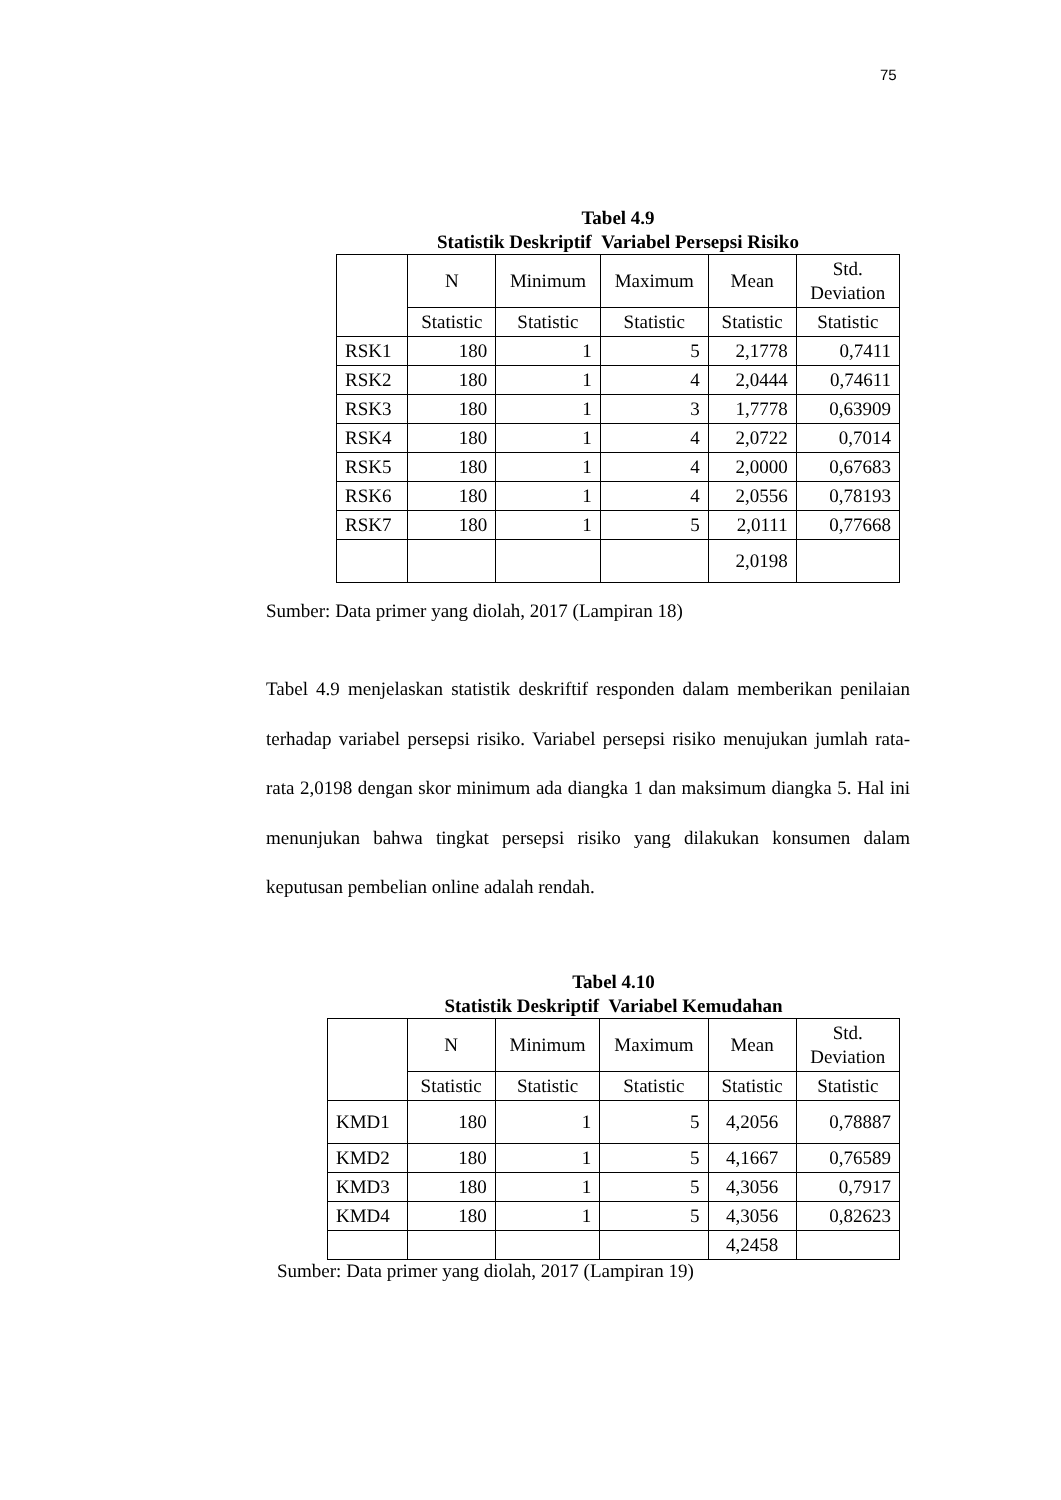75
Tabel 4.9
Statistik Deskriptif Variabel Persepsi Risiko
| | N | Minimum | Maximum | Mean | Std. Deviation |
| | Statistic | Statistic | Statistic | Statistic | Statistic |
| RSK1 | 180 | 1 | 5 | 2,1778 | 0,7411 |
| RSK2 | 180 | 1 | 4 | 2,0444 | 0,74611 |
| RSK3 | 180 | 1 | 3 | 1,7778 | 0,63909 |
| RSK4 | 180 | 1 | 4 | 2,0722 | 0,7014 |
| RSK5 | 180 | 1 | 4 | 2,0000 | 0,67683 |
| RSK6 | 180 | 1 | 4 | 2,0556 | 0,78193 |
| RSK7 | 180 | 1 | 5 | 2,0111 | 0,77668 |
| | | | | 2,0198 | |
Sumber: Data primer yang diolah, 2017 (Lampiran 18)
Tabel 4.9 menjelaskan statistik deskriftif responden dalam memberikan penilaian terhadap variabel persepsi risiko. Variabel persepsi risiko menujukan jumlah rata-rata 2,0198 dengan skor minimum ada diangka 1 dan maksimum diangka 5. Hal ini menunjukan bahwa tingkat persepsi risiko yang dilakukan konsumen dalam keputusan pembelian online adalah rendah.
Tabel 4.10
Statistik Deskriptif Variabel Kemudahan
| | N | Minimum | Maximum | Mean | Std. Deviation |
| | Statistic | Statistic | Statistic | Statistic | Statistic |
| KMD1 | 180 | 1 | 5 | 4,2056 | 0,78887 |
| KMD2 | 180 | 1 | 5 | 4,1667 | 0,76589 |
| KMD3 | 180 | 1 | 5 | 4,3056 | 0,7917 |
| KMD4 | 180 | 1 | 5 | 4,3056 | 0,82623 |
| | | | | 4,2458 | |
Sumber: Data primer yang diolah, 2017 (Lampiran 19)